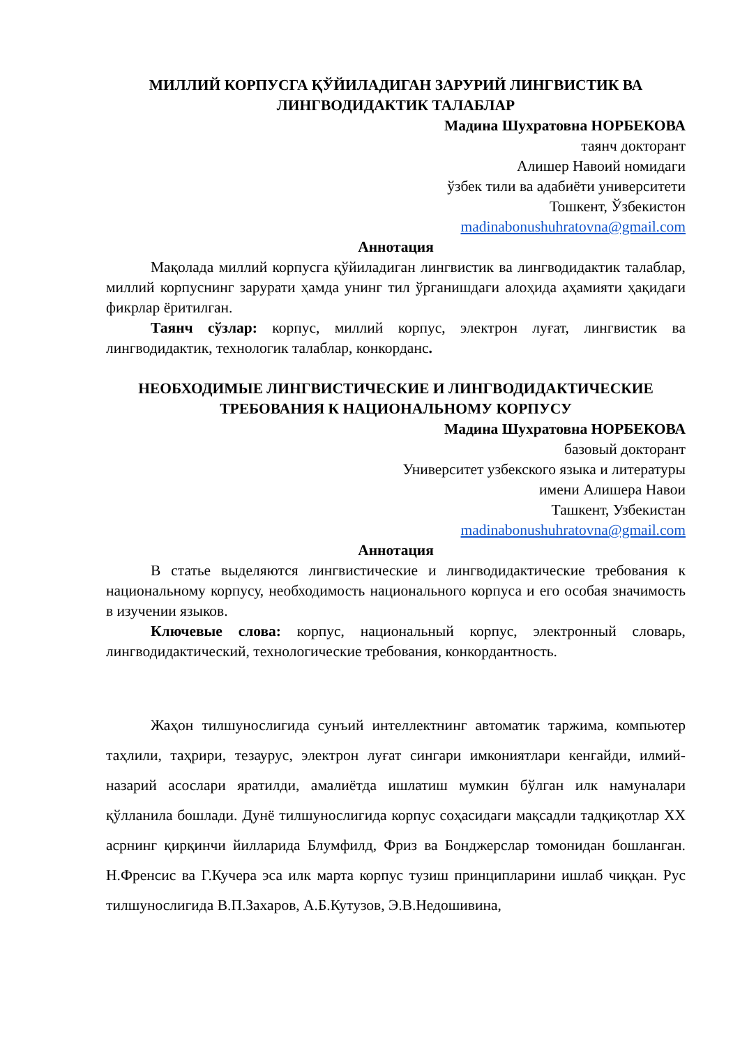МИЛЛИЙ КОРПУСГА ҚЎЙИЛАДИГАН ЗАРУРИЙ ЛИНГВИСТИК ВА ЛИНГВОДИДАКТИК ТАЛАБЛАР
Мадина Шухратовна НОРБЕКОВА
таянч докторант
Алишер Навоий номидаги
ўзбек тили ва адабиёти университети
Тошкент, Ўзбекистон
madinabonushuhratovna@gmail.com
Аннотация
Мақолада миллий корпусга қўйиладиган лингвистик ва лингводидактик талаблар, миллий корпуснинг зарурати ҳамда унинг тил ўрганишдаги алоҳида аҳамияти ҳақидаги фикрлар ёритилган.
Таянч сўзлар: корпус, миллий корпус, электрон луғат, лингвистик ва лингводидактик, технологик талаблар, конкорданс.
НЕОБХОДИМЫЕ ЛИНГВИСТИЧЕСКИЕ И ЛИНГВОДИДАКТИЧЕСКИЕ ТРЕБОВАНИЯ К НАЦИОНАЛЬНОМУ КОРПУСУ
Мадина Шухратовна НОРБЕКОВА
базовый докторант
Университет узбекского языка и литературы
имени Алишера Навои
Ташкент, Узбекистан
madinabonushuhratovna@gmail.com
Аннотация
В статье выделяются лингвистические и лингводидактические требования к национальному корпусу, необходимость национального корпуса и его особая значимость в изучении языков.
Ключевые слова: корпус, национальный корпус, электронный словарь, лингводидактический, технологические требования, конкордантность.
Жаҳон тилшунослигида сунъий интеллектнинг автоматик таржима, компьютер таҳлили, таҳрири, тезаурус, электрон луғат сингари имкониятлари кенгайди, илмий-назарий асослари яратилди, амалиётда ишлатиш мумкин бўлган илк намуналари қўлланила бошлади. Дунё тилшунослигида корпус соҳасидаги мақсадли тадқиқотлар XX асрнинг қирқинчи йилларида Блумфилд, Фриз ва Бонджерслар томонидан бошланган. Н.Френсис ва Г.Кучера эса илк марта корпус тузиш принципларини ишлаб чиққан. Рус тилшунослигида В.П.Захаров, А.Б.Кутузов, Э.В.Недошивина,